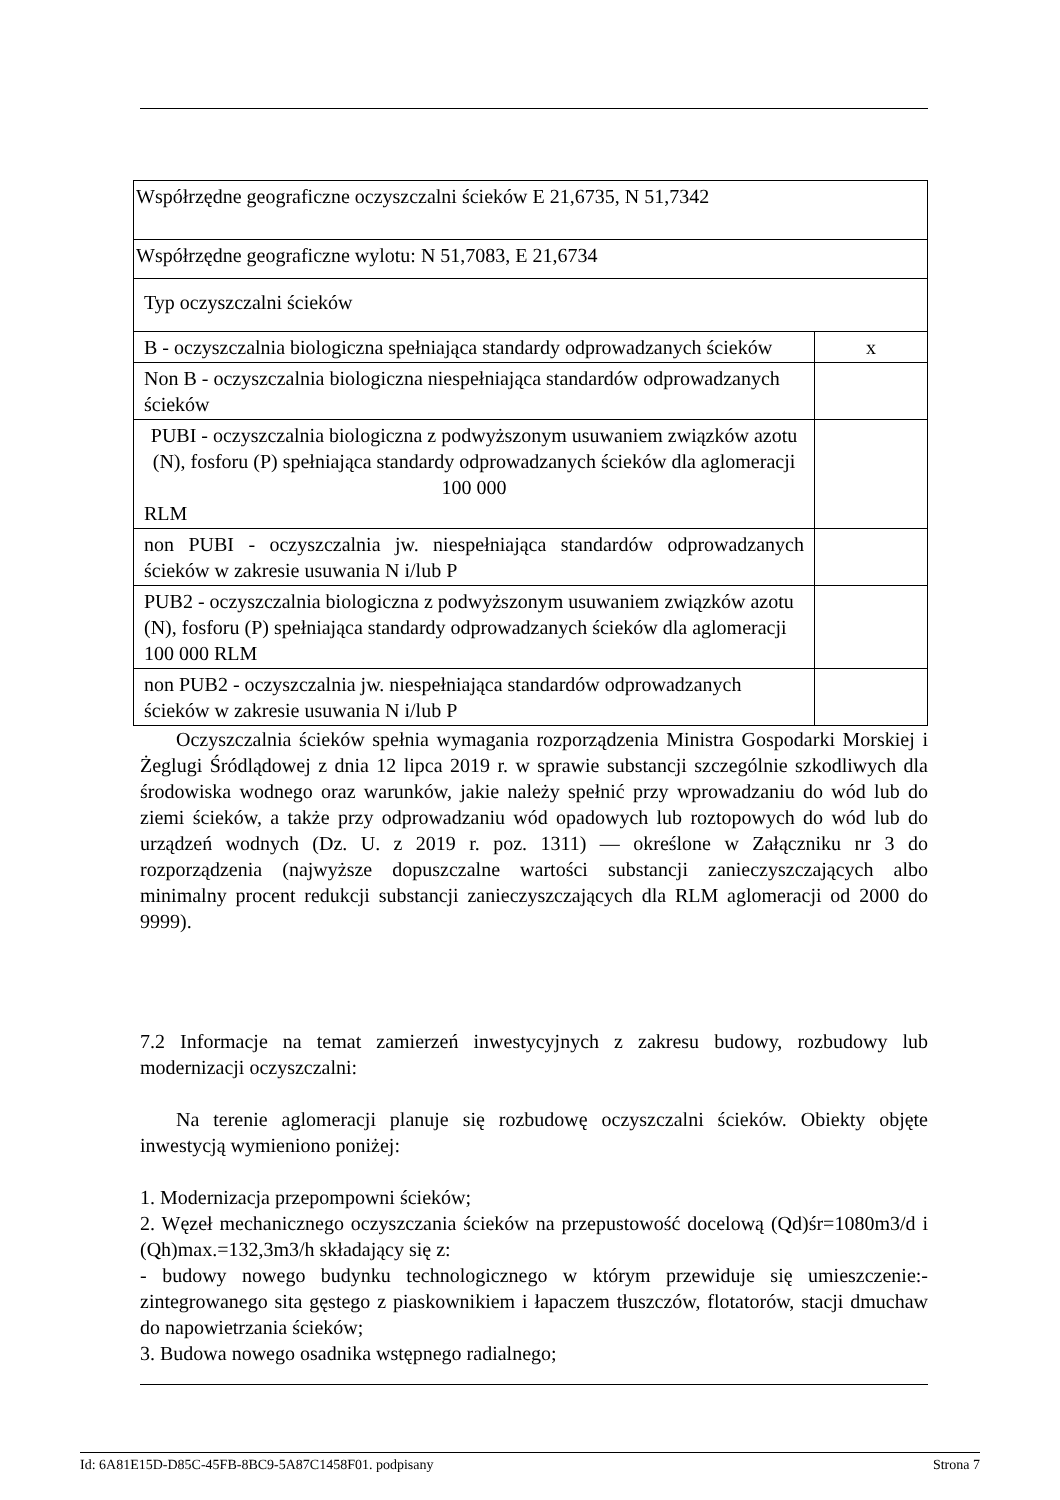| Współrzędne geograficzne oczyszczalni ścieków E 21,6735, N 51,7342 | |
| Współrzędne geograficzne wylotu: N 51,7083, E 21,6734 | |
| Typ oczyszczalni ścieków | |
| B - oczyszczalnia biologiczna spełniająca standardy odprowadzanych ścieków | x |
| Non B - oczyszczalnia biologiczna niespełniająca standardów odprowadzanych ścieków | |
| PUBI - oczyszczalnia biologiczna z podwyższonym usuwaniem związków azotu (N), fosforu (P) spełniająca standardy odprowadzanych ścieków dla aglomeracji 100 000 RLM | |
| non PUBI - oczyszczalnia jw. niespełniająca standardów odprowadzanych ścieków w zakresie usuwania N i/lub P | |
| PUB2 - oczyszczalnia biologiczna z podwyższonym usuwaniem związków azotu (N), fosforu (P) spełniająca standardy odprowadzanych ścieków dla aglomeracji 100 000 RLM | |
| non PUB2 - oczyszczalnia jw. niespełniająca standardów odprowadzanych ścieków w zakresie usuwania N i/lub P | |
Oczyszczalnia ścieków spełnia wymagania rozporządzenia Ministra Gospodarki Morskiej i Żeglugi Śródlądowej z dnia 12 lipca 2019 r. w sprawie substancji szczególnie szkodliwych dla środowiska wodnego oraz warunków, jakie należy spełnić przy wprowadzaniu do wód lub do ziemi ścieków, a także przy odprowadzaniu wód opadowych lub roztopowych do wód lub do urządzeń wodnych (Dz. U. z 2019 r. poz. 1311) — określone w Załączniku nr 3 do rozporządzenia (najwyższe dopuszczalne wartości substancji zanieczyszczających albo minimalny procent redukcji substancji zanieczyszczających dla RLM aglomeracji od 2000 do 9999).
7.2 Informacje na temat zamierzeń inwestycyjnych z zakresu budowy, rozbudowy lub modernizacji oczyszczalni:
Na terenie aglomeracji planuje się rozbudowę oczyszczalni ścieków. Obiekty objęte inwestycją wymieniono poniżej:
1. Modernizacja przepompowni ścieków;
2. Węzeł mechanicznego oczyszczania ścieków na przepustowość docelową (Qd)śr=1080m3/d i (Qh)max.=132,3m3/h składający się z:
- budowy nowego budynku technologicznego w którym przewiduje się umieszczenie:- zintegrowanego sita gęstego z piaskownikiem i łapaczem tłuszczów, flotatorów, stacji dmuchaw do napowietrzania ścieków;
3. Budowa nowego osadnika wstępnego radialnego;
Id: 6A81E15D-D85C-45FB-8BC9-5A87C1458F01. podpisany Strona 7